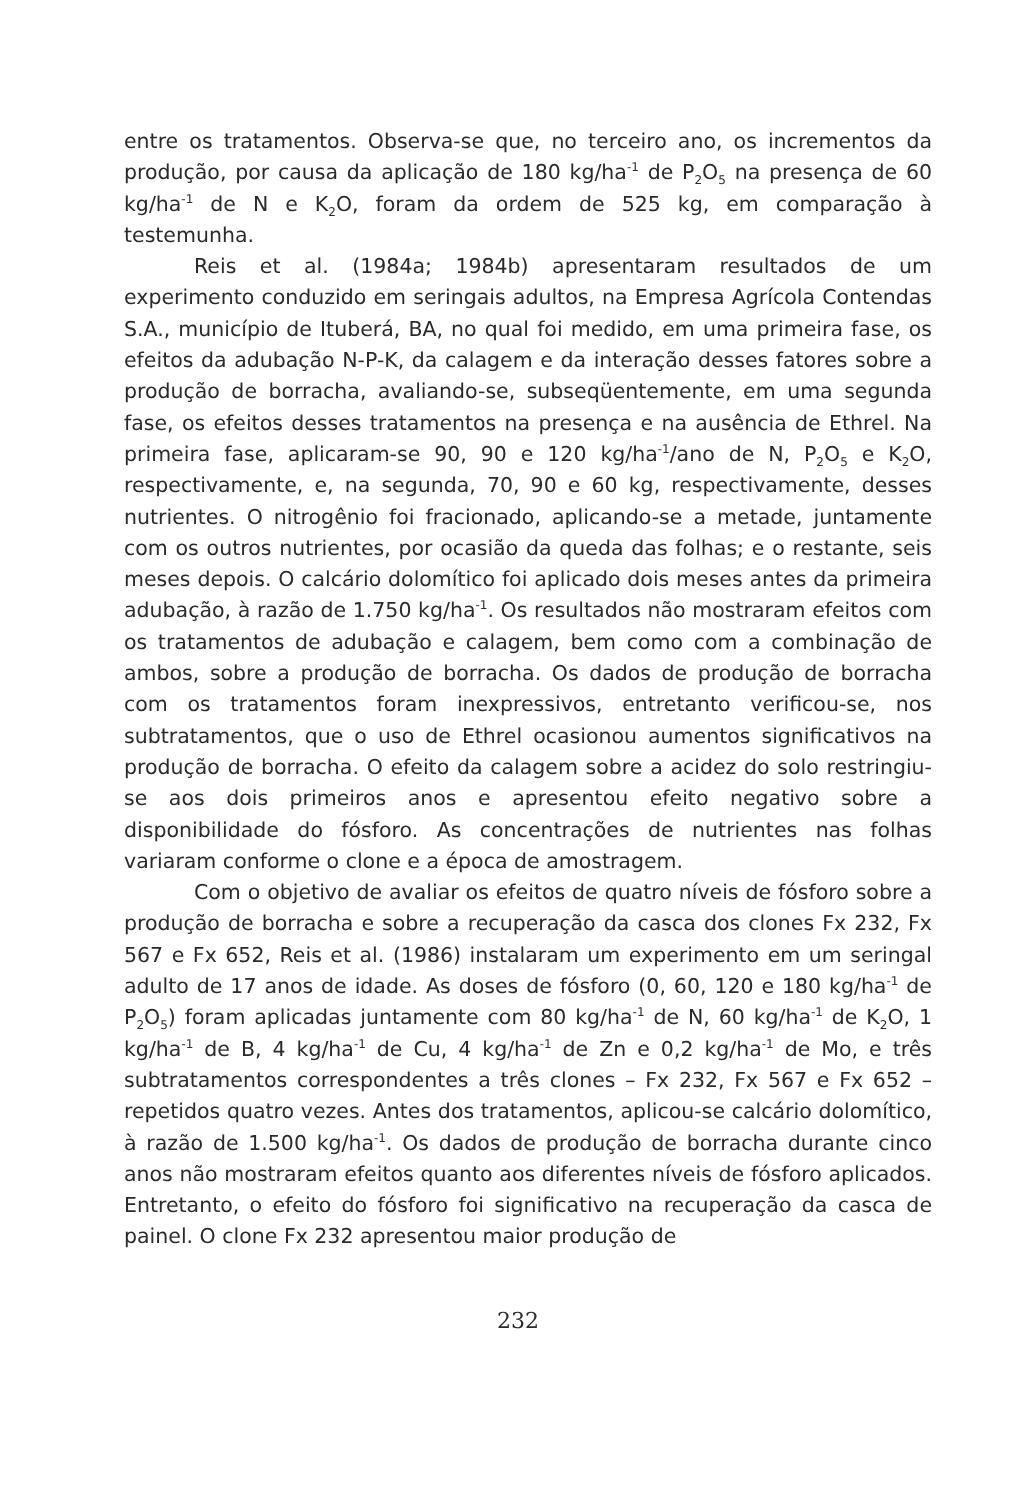entre os tratamentos. Observa-se que, no terceiro ano, os incrementos da produção, por causa da aplicação de 180 kg/ha<sup>-1</sup> de P<sub>2</sub>O<sub>5</sub> na presença de 60 kg/ha<sup>-1</sup> de N e K<sub>2</sub>O, foram da ordem de 525 kg, em comparação à testemunha.
Reis et al. (1984a; 1984b) apresentaram resultados de um experimento conduzido em seringais adultos, na Empresa Agrícola Contendas S.A., município de Ituberá, BA, no qual foi medido, em uma primeira fase, os efeitos da adubação N-P-K, da calagem e da interação desses fatores sobre a produção de borracha, avaliando-se, subseqüentemente, em uma segunda fase, os efeitos desses tratamentos na presença e na ausência de Ethrel. Na primeira fase, aplicaram-se 90, 90 e 120 kg/ha<sup>-1</sup>/ano de N, P<sub>2</sub>O<sub>5</sub> e K<sub>2</sub>O, respectivamente, e, na segunda, 70, 90 e 60 kg, respectivamente, desses nutrientes. O nitrogênio foi fracionado, aplicando-se a metade, juntamente com os outros nutrientes, por ocasião da queda das folhas; e o restante, seis meses depois. O calcário dolomítico foi aplicado dois meses antes da primeira adubação, à razão de 1.750 kg/ha<sup>-1</sup>. Os resultados não mostraram efeitos com os tratamentos de adubação e calagem, bem como com a combinação de ambos, sobre a produção de borracha. Os dados de produção de borracha com os tratamentos foram inexpressivos, entretanto verificou-se, nos subtratamentos, que o uso de Ethrel ocasionou aumentos significativos na produção de borracha. O efeito da calagem sobre a acidez do solo restringiu-se aos dois primeiros anos e apresentou efeito negativo sobre a disponibilidade do fósforo. As concentrações de nutrientes nas folhas variaram conforme o clone e a época de amostragem.
Com o objetivo de avaliar os efeitos de quatro níveis de fósforo sobre a produção de borracha e sobre a recuperação da casca dos clones Fx 232, Fx 567 e Fx 652, Reis et al. (1986) instalaram um experimento em um seringal adulto de 17 anos de idade. As doses de fósforo (0, 60, 120 e 180 kg/ha<sup>-1</sup> de P<sub>2</sub>O<sub>5</sub>) foram aplicadas juntamente com 80 kg/ha<sup>-1</sup> de N, 60 kg/ha<sup>-1</sup> de K<sub>2</sub>O, 1 kg/ha<sup>-1</sup> de B, 4 kg/ha<sup>-1</sup> de Cu, 4 kg/ha<sup>-1</sup> de Zn e 0,2 kg/ha<sup>-1</sup> de Mo, e três subtratamentos correspondentes a três clones – Fx 232, Fx 567 e Fx 652 – repetidos quatro vezes. Antes dos tratamentos, aplicou-se calcário dolomítico, à razão de 1.500 kg/ha<sup>-1</sup>. Os dados de produção de borracha durante cinco anos não mostraram efeitos quanto aos diferentes níveis de fósforo aplicados. Entretanto, o efeito do fósforo foi significativo na recuperação da casca de painel. O clone Fx 232 apresentou maior produção de
232